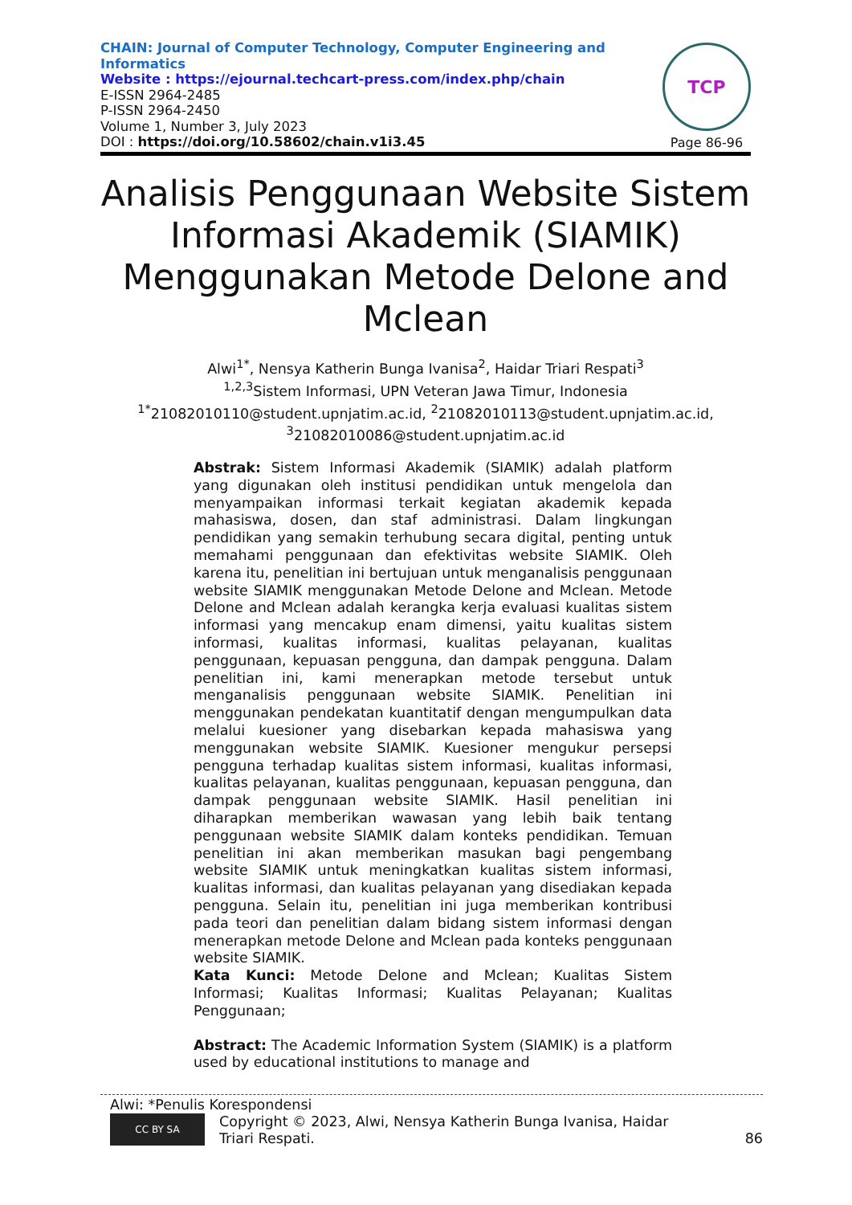CHAIN: Journal of Computer Technology, Computer Engineering and Informatics
Website : https://ejournal.techcart-press.com/index.php/chain
E-ISSN 2964-2485
P-ISSN 2964-2450
Volume 1, Number 3, July 2023
DOI : https://doi.org/10.58602/chain.v1i3.45
TCP
Page 86-96
Analisis Penggunaan Website Sistem Informasi Akademik (SIAMIK) Menggunakan Metode Delone and Mclean
Alwi<sup>1*</sup>, Nensya Katherin Bunga Ivanisa<sup>2</sup>, Haidar Triari Respati<sup>3</sup>
<sup>1,2,3</sup>Sistem Informasi, UPN Veteran Jawa Timur, Indonesia
<sup>1*</sup>21082010110@student.upnjatim.ac.id, <sup>2</sup>21082010113@student.upnjatim.ac.id, <sup>3</sup>21082010086@student.upnjatim.ac.id
Abstrak: Sistem Informasi Akademik (SIAMIK) adalah platform yang digunakan oleh institusi pendidikan untuk mengelola dan menyampaikan informasi terkait kegiatan akademik kepada mahasiswa, dosen, dan staf administrasi. Dalam lingkungan pendidikan yang semakin terhubung secara digital, penting untuk memahami penggunaan dan efektivitas website SIAMIK. Oleh karena itu, penelitian ini bertujuan untuk menganalisis penggunaan website SIAMIK menggunakan Metode Delone and Mclean. Metode Delone and Mclean adalah kerangka kerja evaluasi kualitas sistem informasi yang mencakup enam dimensi, yaitu kualitas sistem informasi, kualitas informasi, kualitas pelayanan, kualitas penggunaan, kepuasan pengguna, dan dampak pengguna. Dalam penelitian ini, kami menerapkan metode tersebut untuk menganalisis penggunaan website SIAMIK. Penelitian ini menggunakan pendekatan kuantitatif dengan mengumpulkan data melalui kuesioner yang disebarkan kepada mahasiswa yang menggunakan website SIAMIK. Kuesioner mengukur persepsi pengguna terhadap kualitas sistem informasi, kualitas informasi, kualitas pelayanan, kualitas penggunaan, kepuasan pengguna, dan dampak penggunaan website SIAMIK. Hasil penelitian ini diharapkan memberikan wawasan yang lebih baik tentang penggunaan website SIAMIK dalam konteks pendidikan. Temuan penelitian ini akan memberikan masukan bagi pengembang website SIAMIK untuk meningkatkan kualitas sistem informasi, kualitas informasi, dan kualitas pelayanan yang disediakan kepada pengguna. Selain itu, penelitian ini juga memberikan kontribusi pada teori dan penelitian dalam bidang sistem informasi dengan menerapkan metode Delone and Mclean pada konteks penggunaan website SIAMIK.
Kata Kunci: Metode Delone and Mclean; Kualitas Sistem Informasi; Kualitas Informasi; Kualitas Pelayanan; Kualitas Penggunaan;
Abstract: The Academic Information System (SIAMIK) is a platform used by educational institutions to manage and
Alwi: *Penulis Korespondensi
CC BY SA
Copyright © 2023, Alwi, Nensya Katherin Bunga Ivanisa, Haidar
Triari Respati.
86